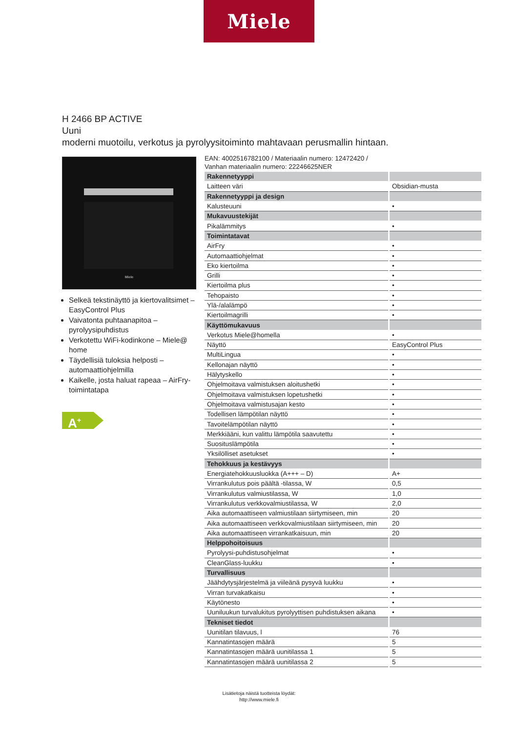Miele
H 2466 BP ACTIVE
Uuni
moderni muotoilu, verkotus ja pyrolyysitoiminto mahtavaan perusmallin hintaan.
Miele
Selkeä tekstinäyttö ja kiertovalitsimet – EasyControl Plus
Vaivatonta puhtaanapitoa – pyrolyysipuhdistus
Verkotettu WiFi-kodinkone – Miele@ home
Täydellisiä tuloksia helposti – automaattiohjelmilla
Kaikelle, josta haluat rapeaa – AirFry-toimintatapa
A<sup>+</sup>
EAN: 4002516782100 / Materiaalin numero: 12472420 /
Vanhan materiaalin numero: 22246625NER
| Rakennetyyppi | |
| Laitteen väri | Obsidian-musta |
| Rakennetyyppi ja design | |
| Kalusteuuni | • |
| Mukavuustekijät | |
| Pikalämmitys | • |
| Toimintatavat | |
| AirFry | • |
| Automaattiohjelmat | • |
| Eko kiertoilma | • |
| Grilli | • |
| Kiertoilma plus | • |
| Tehopaisto | • |
| Ylä-/alalämpö | • |
| Kiertoilmagrilli | • |
| Käyttömukavuus | |
| Verkotus Miele@homella | • |
| Näyttö | EasyControl Plus |
| MultiLingua | • |
| Kellonajan näyttö | • |
| Hälytyskello | • |
| Ohjelmoitava valmistuksen aloitushetki | • |
| Ohjelmoitava valmistuksen lopetushetki | • |
| Ohjelmoitava valmistusajan kesto | • |
| Todellisen lämpötilan näyttö | • |
| Tavoitelämpötilan näyttö | • |
| Merkkiääni, kun valittu lämpötila saavutettu | • |
| Suosituslämpötila | • |
| Yksilölliset asetukset | • |
| Tehokkuus ja kestävyys | |
| Energiatehokkuusluokka (A+++ – D) | A+ |
| Virrankulutus pois päältä -tilassa, W | 0,5 |
| Virrankulutus valmiustilassa, W | 1,0 |
| Virrankulutus verkkovalmiustilassa, W | 2,0 |
| Aika automaattiseen valmiustilaan siirtymiseen, min | 20 |
| Aika automaattiseen verkkovalmiustilaan siirtymiseen, min | 20 |
| Aika automaattiseen virrankatkaisuun, min | 20 |
| Helppohoitoisuus | |
| Pyrolyysi-puhdistusohjelmat | • |
| CleanGlass-luukku | • |
| Turvallisuus | |
| Jäähdytysjärjestelmä ja viileänä pysyvä luukku | • |
| Virran turvakatkaisu | • |
| Käytönesto | • |
| Uuniluukun turvalukitus pyrolyyttisen puhdistuksen aikana | • |
| Tekniset tiedot | |
| Uunitilan tilavuus, l | 76 |
| Kannatintasojen määrä | 5 |
| Kannatintasojen määrä uunitilassa 1 | 5 |
| Kannatintasojen määrä uunitilassa 2 | 5 |
Lisätietoja näistä tuotteista löydät:
http://www.miele.fi